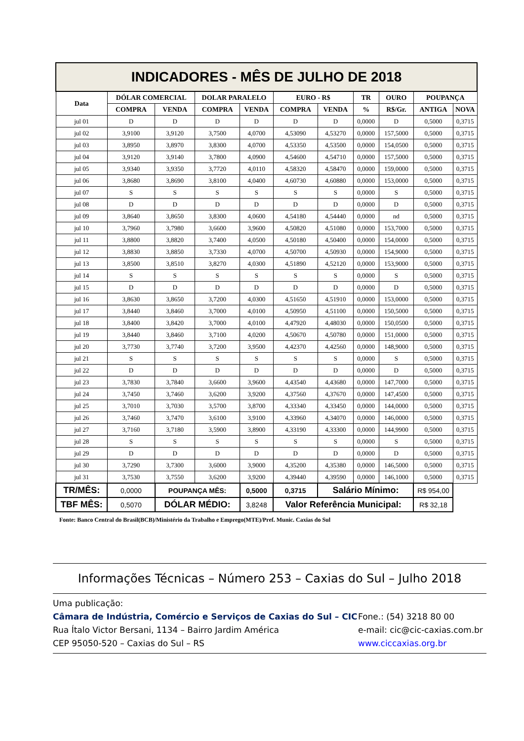| INDICADORES - MÊS DE JULHO DE 2018 | | | | | | | | | | |
| Data | DÓLAR COMERCIAL | | DOLAR PARALELO | | EURO - R$ | | TR | OURO | POUPANÇA | |
| | COMPRA | VENDA | COMPRA | VENDA | COMPRA | VENDA | % | R$/Gr. | ANTIGA | NOVA |
| jul 01 | D | D | D | D | D | D | 0,0000 | D | 0,5000 | 0,3715 |
| jul 02 | 3,9100 | 3,9120 | 3,7500 | 4,0700 | 4,53090 | 4,53270 | 0,0000 | 157,5000 | 0,5000 | 0,3715 |
| jul 03 | 3,8950 | 3,8970 | 3,8300 | 4,0700 | 4,53350 | 4,53500 | 0,0000 | 154,0500 | 0,5000 | 0,3715 |
| jul 04 | 3,9120 | 3,9140 | 3,7800 | 4,0900 | 4,54600 | 4,54710 | 0,0000 | 157,5000 | 0,5000 | 0,3715 |
| jul 05 | 3,9340 | 3,9350 | 3,7720 | 4,0110 | 4,58320 | 4,58470 | 0,0000 | 159,0000 | 0,5000 | 0,3715 |
| jul 06 | 3,8680 | 3,8690 | 3,8100 | 4,0400 | 4,60730 | 4,60880 | 0,0000 | 153,0000 | 0,5000 | 0,3715 |
| jul 07 | S | S | S | S | S | S | 0,0000 | S | 0,5000 | 0,3715 |
| jul 08 | D | D | D | D | D | D | 0,0000 | D | 0,5000 | 0,3715 |
| jul 09 | 3,8640 | 3,8650 | 3,8300 | 4,0600 | 4,54180 | 4,54440 | 0,0000 | nd | 0,5000 | 0,3715 |
| jul 10 | 3,7960 | 3,7980 | 3,6600 | 3,9600 | 4,50820 | 4,51080 | 0,0000 | 153,7000 | 0,5000 | 0,3715 |
| jul 11 | 3,8800 | 3,8820 | 3,7400 | 4,0500 | 4,50180 | 4,50400 | 0,0000 | 154,0000 | 0,5000 | 0,3715 |
| jul 12 | 3,8830 | 3,8850 | 3,7330 | 4,0700 | 4,50700 | 4,50930 | 0,0000 | 154,9000 | 0,5000 | 0,3715 |
| jul 13 | 3,8500 | 3,8510 | 3,8270 | 4,0300 | 4,51890 | 4,52120 | 0,0000 | 153,9000 | 0,5000 | 0,3715 |
| jul 14 | S | S | S | S | S | S | 0,0000 | S | 0,5000 | 0,3715 |
| jul 15 | D | D | D | D | D | D | 0,0000 | D | 0,5000 | 0,3715 |
| jul 16 | 3,8630 | 3,8650 | 3,7200 | 4,0300 | 4,51650 | 4,51910 | 0,0000 | 153,0000 | 0,5000 | 0,3715 |
| jul 17 | 3,8440 | 3,8460 | 3,7000 | 4,0100 | 4,50950 | 4,51100 | 0,0000 | 150,5000 | 0,5000 | 0,3715 |
| jul 18 | 3,8400 | 3,8420 | 3,7000 | 4,0100 | 4,47920 | 4,48030 | 0,0000 | 150,0500 | 0,5000 | 0,3715 |
| jul 19 | 3,8440 | 3,8460 | 3,7100 | 4,0200 | 4,50670 | 4,50780 | 0,0000 | 151,0000 | 0,5000 | 0,3715 |
| jul 20 | 3,7730 | 3,7740 | 3,7200 | 3,9500 | 4,42370 | 4,42560 | 0,0000 | 148,9000 | 0,5000 | 0,3715 |
| jul 21 | S | S | S | S | S | S | 0,0000 | S | 0,5000 | 0,3715 |
| jul 22 | D | D | D | D | D | D | 0,0000 | D | 0,5000 | 0,3715 |
| jul 23 | 3,7830 | 3,7840 | 3,6600 | 3,9600 | 4,43540 | 4,43680 | 0,0000 | 147,7000 | 0,5000 | 0,3715 |
| jul 24 | 3,7450 | 3,7460 | 3,6200 | 3,9200 | 4,37560 | 4,37670 | 0,0000 | 147,4500 | 0,5000 | 0,3715 |
| jul 25 | 3,7010 | 3,7030 | 3,5700 | 3,8700 | 4,33340 | 4,33450 | 0,0000 | 144,0000 | 0,5000 | 0,3715 |
| jul 26 | 3,7460 | 3,7470 | 3,6100 | 3,9100 | 4,33960 | 4,34070 | 0,0000 | 146,0000 | 0,5000 | 0,3715 |
| jul 27 | 3,7160 | 3,7180 | 3,5900 | 3,8900 | 4,33190 | 4,33300 | 0,0000 | 144,9900 | 0,5000 | 0,3715 |
| jul 28 | S | S | S | S | S | S | 0,0000 | S | 0,5000 | 0,3715 |
| jul 29 | D | D | D | D | D | D | 0,0000 | D | 0,5000 | 0,3715 |
| jul 30 | 3,7290 | 3,7300 | 3,6000 | 3,9000 | 4,35200 | 4,35380 | 0,0000 | 146,5000 | 0,5000 | 0,3715 |
| jul 31 | 3,7530 | 3,7550 | 3,6200 | 3,9200 | 4,39440 | 4,39590 | 0,0000 | 146,1000 | 0,5000 | 0,3715 |
| TR/MÊS: | 0,0000 | POUPANÇA MÊS: | | 0,5000 | 0,3715 | Salário Mínimo: | | | R$ 954,00 | |
| TBF MÊS: | 0,5070 | DÓLAR MÉDIO: | | 3,8248 | Valor Referência Municipal: | | | | R$ 32,18 | |
Fonte: Banco Central do Brasil(BCB)/Ministério da Trabalho e Emprego(MTE)/Pref. Munic. Caxias do Sul
Informações Técnicas – Número 253 – Caxias do Sul – Julho 2018
Uma publicação:
Câmara de Indústria, Comércio e Serviços de Caxias do Sul – CIC Fone.: (54) 3218 80 00
Rua Ítalo Victor Bersani, 1134 – Bairro Jardim América e-mail: cic@cic-caxias.com.br
CEP 95050-520 – Caxias do Sul – RS www.ciccaxias.org.br